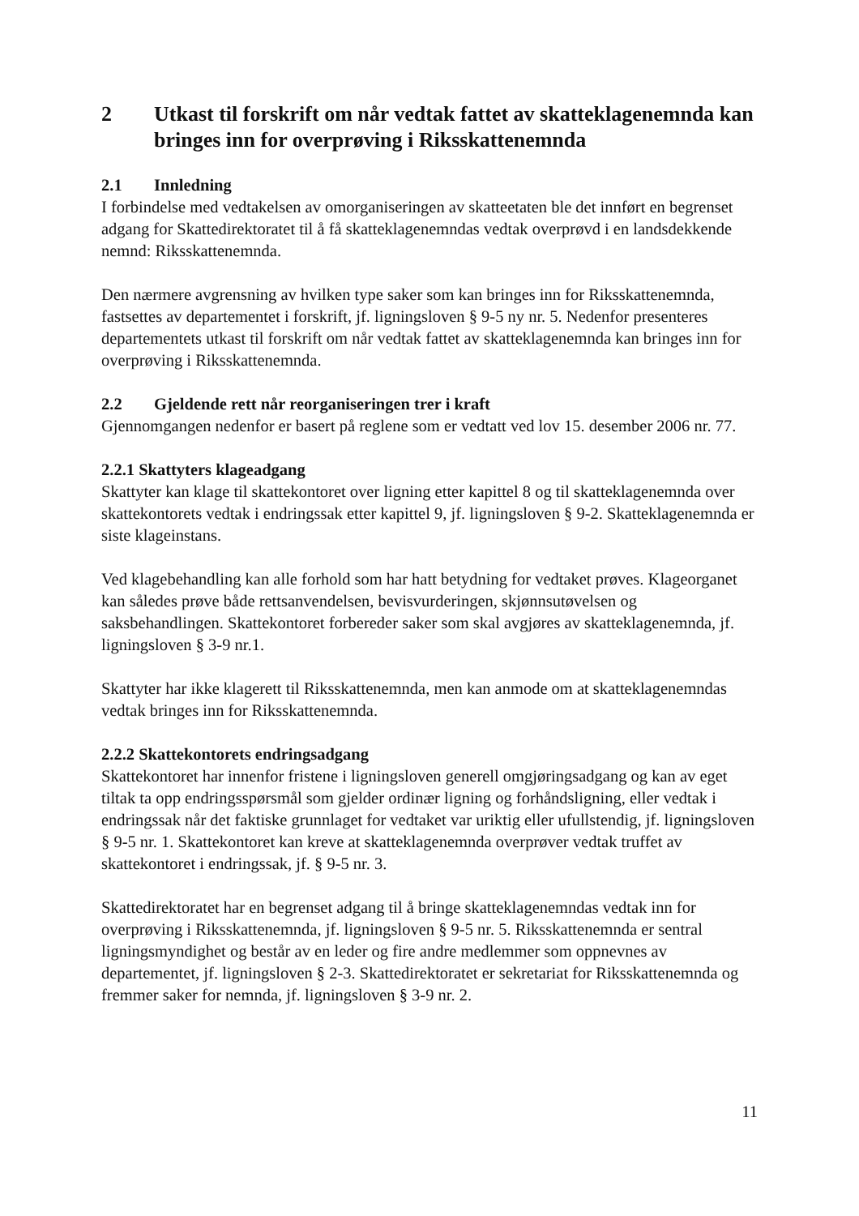2 Utkast til forskrift om når vedtak fattet av skatteklagenemnda kan bringes inn for overprøving i Riksskattenemnda
2.1 Innledning
I forbindelse med vedtakelsen av omorganiseringen av skatteetaten ble det innført en begrenset adgang for Skattedirektoratet til å få skatteklagenemndas vedtak overprøvd i en landsdekkende nemnd: Riksskattenemnda.
Den nærmere avgrensning av hvilken type saker som kan bringes inn for Riksskattenemnda, fastsettes av departementet i forskrift, jf. ligningsloven § 9-5 ny nr. 5. Nedenfor presenteres departementets utkast til forskrift om når vedtak fattet av skatteklagenemnda kan bringes inn for overprøving i Riksskattenemnda.
2.2 Gjeldende rett når reorganiseringen trer i kraft
Gjennomgangen nedenfor er basert på reglene som er vedtatt ved lov 15. desember 2006 nr. 77.
2.2.1 Skattyters klageadgang
Skattyter kan klage til skattekontoret over ligning etter kapittel 8 og til skatteklagenemnda over skattekontorets vedtak i endringssak etter kapittel 9, jf. ligningsloven § 9-2. Skatteklagenemnda er siste klageinstans.
Ved klagebehandling kan alle forhold som har hatt betydning for vedtaket prøves. Klageorganet kan således prøve både rettsanvendelsen, bevisvurderingen, skjønnsutøvelsen og saksbehandlingen. Skattekontoret forbereder saker som skal avgjøres av skatteklagenemnda, jf. ligningsloven § 3-9 nr.1.
Skattyter har ikke klagerett til Riksskattenemnda, men kan anmode om at skatteklagenemndas vedtak bringes inn for Riksskattenemnda.
2.2.2 Skattekontorets endringsadgang
Skattekontoret har innenfor fristene i ligningsloven generell omgjøringsadgang og kan av eget tiltak ta opp endringsspørsmål som gjelder ordinær ligning og forhåndsligning, eller vedtak i endringssak når det faktiske grunnlaget for vedtaket var uriktig eller ufullstendig, jf. ligningsloven § 9-5 nr. 1. Skattekontoret kan kreve at skatteklagenemnda overprøver vedtak truffet av skattekontoret i endringssak, jf. § 9-5 nr. 3.
Skattedirektoratet har en begrenset adgang til å bringe skatteklagenemndas vedtak inn for overprøving i Riksskattenemnda, jf. ligningsloven § 9-5 nr. 5. Riksskattenemnda er sentral ligningsmyndighet og består av en leder og fire andre medlemmer som oppnevnes av departementet, jf. ligningsloven § 2-3. Skattedirektoratet er sekretariat for Riksskattenemnda og fremmer saker for nemnda, jf. ligningsloven § 3-9 nr. 2.
11